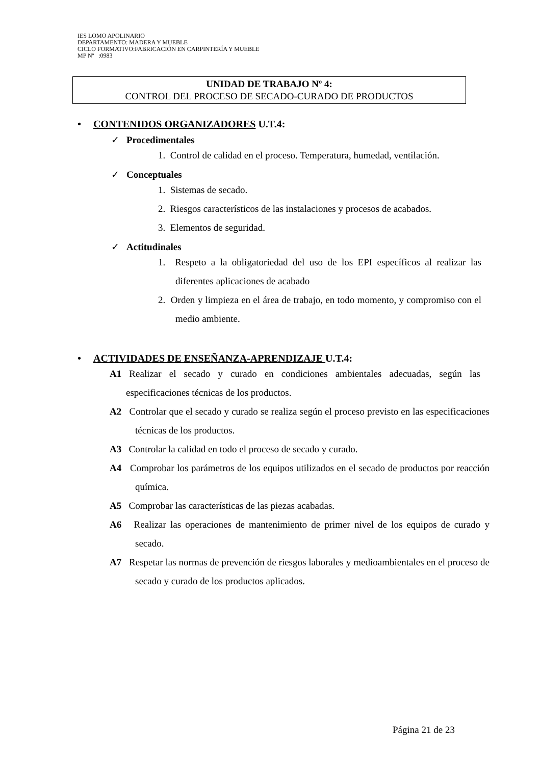IES LOMO APOLINARIO
DEPARTAMENTO: MADERA Y MUEBLE
CICLO FORMATIVO:FABRICACIÓN EN CARPINTERÍA Y MUEBLE
MP Nº :0983
UNIDAD DE TRABAJO Nº 4:
CONTROL DEL PROCESO DE SECADO-CURADO DE PRODUCTOS
• CONTENIDOS ORGANIZADORES U.T.4:
✓ Procedimentales
1. Control de calidad en el proceso. Temperatura, humedad, ventilación.
✓ Conceptuales
1. Sistemas de secado.
2. Riesgos característicos de las instalaciones y procesos de acabados.
3. Elementos de seguridad.
✓ Actitudinales
1. Respeto a la obligatoriedad del uso de los EPI específicos al realizar las diferentes aplicaciones de acabado
2. Orden y limpieza en el área de trabajo, en todo momento, y compromiso con el medio ambiente.
• ACTIVIDADES DE ENSEÑANZA-APRENDIZAJE U.T.4:
A1 Realizar el secado y curado en condiciones ambientales adecuadas, según las especificaciones técnicas de los productos.
A2 Controlar que el secado y curado se realiza según el proceso previsto en las especificaciones técnicas de los productos.
A3 Controlar la calidad en todo el proceso de secado y curado.
A4 Comprobar los parámetros de los equipos utilizados en el secado de productos por reacción química.
A5 Comprobar las características de las piezas acabadas.
A6 Realizar las operaciones de mantenimiento de primer nivel de los equipos de curado y secado.
A7 Respetar las normas de prevención de riesgos laborales y medioambientales en el proceso de secado y curado de los productos aplicados.
Página 21 de 23